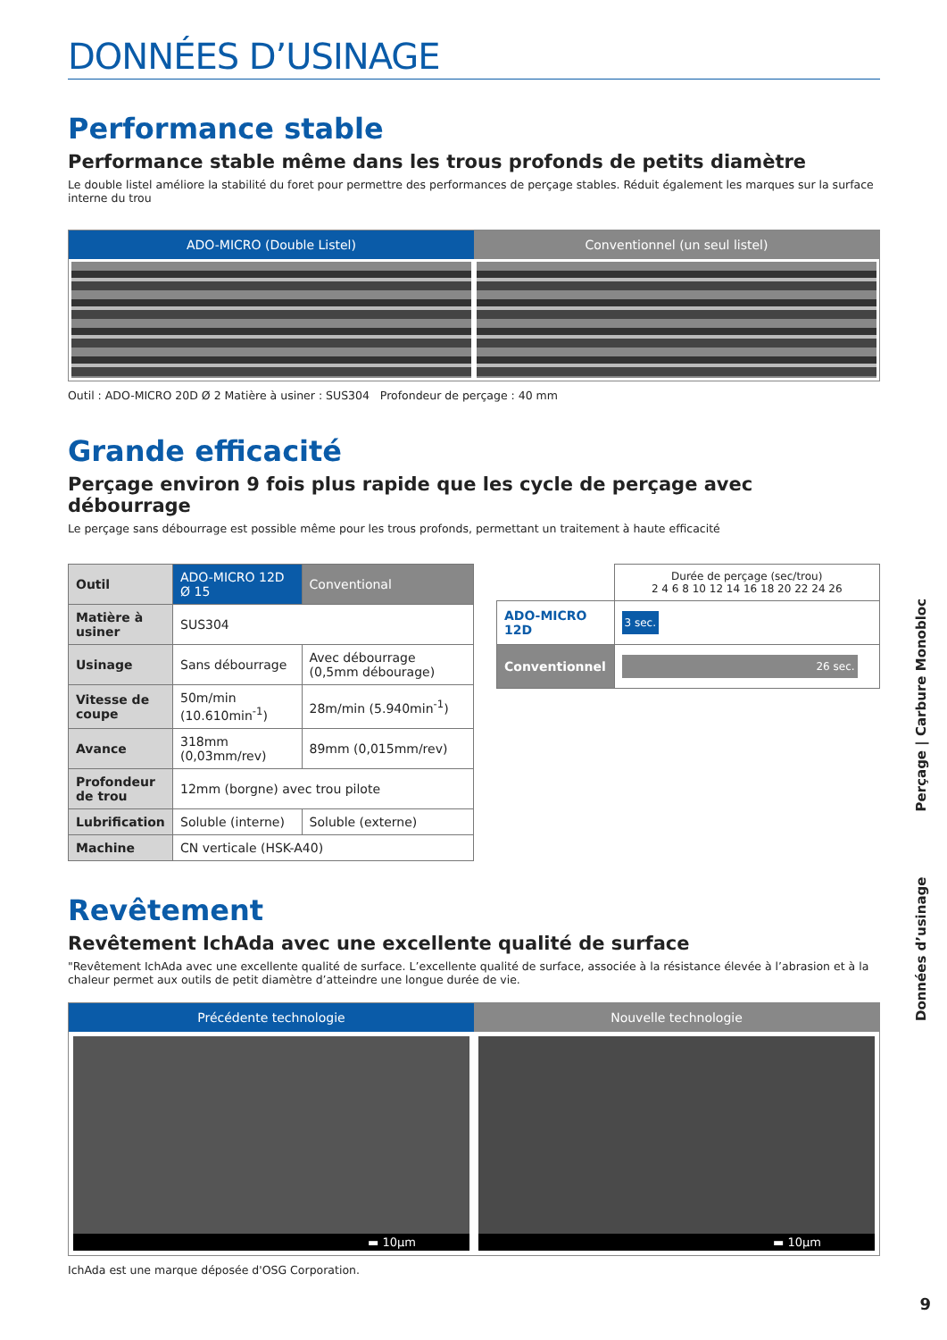DONNÉES D’USINAGE
Performance stable
Performance stable même dans les trous profonds de petits diamètre
Le double listel améliore la stabilité du foret pour permettre des performances de perçage stables. Réduit également les marques sur la surface interne du trou
ADO-MICRO (Double Listel) Conventionnel (un seul listel)
Outil : ADO-MICRO 20D Ø 2 Matière à usiner : SUS304 Profondeur de perçage : 40 mm
Grande efficacité
Perçage environ 9 fois plus rapide que les cycle de perçage avec débourrage
Le perçage sans débourrage est possible même pour les trous profonds, permettant un traitement à haute efficacité
| Outil | ADO-MICRO 12D Ø 15 | Conventional |
| Matière à usiner | SUS304 | |
| Usinage | Sans débourrage | Avec débourrage (0,5mm débourage) |
| Vitesse de coupe | 50m/min (10.610min<sup>-1</sup>) | 28m/min (5.940min<sup>-1</sup>) |
| Avance | 318mm (0,03mm/rev) | 89mm (0,015mm/rev) |
| Profondeur de trou | 12mm (borgne) avec trou pilote | |
| Lubrification | Soluble (interne) | Soluble (externe) |
| Machine | CN verticale (HSK-A40) | |
| | Durée de perçage (sec/trou) 2 4 6 8 10 12 14 16 18 20 22 24 26 |
| ADO-MICRO 12D | 3 sec. |
| Conventionnel | 26 sec. |
Revêtement
Revêtement IchAda avec une excellente qualité de surface
"Revêtement IchAda avec une excellente qualité de surface. L’excellente qualité de surface, associée à la résistance élevée à l’abrasion et à la chaleur permet aux outils de petit diamètre d’atteindre une longue durée de vie.
Précédente technologie
▬ 10µm
Nouvelle technologie
▬ 10µm
IchAda est une marque déposée d'OSG Corporation.
Données d’usinage Perçage | Carbure Monobloc
9